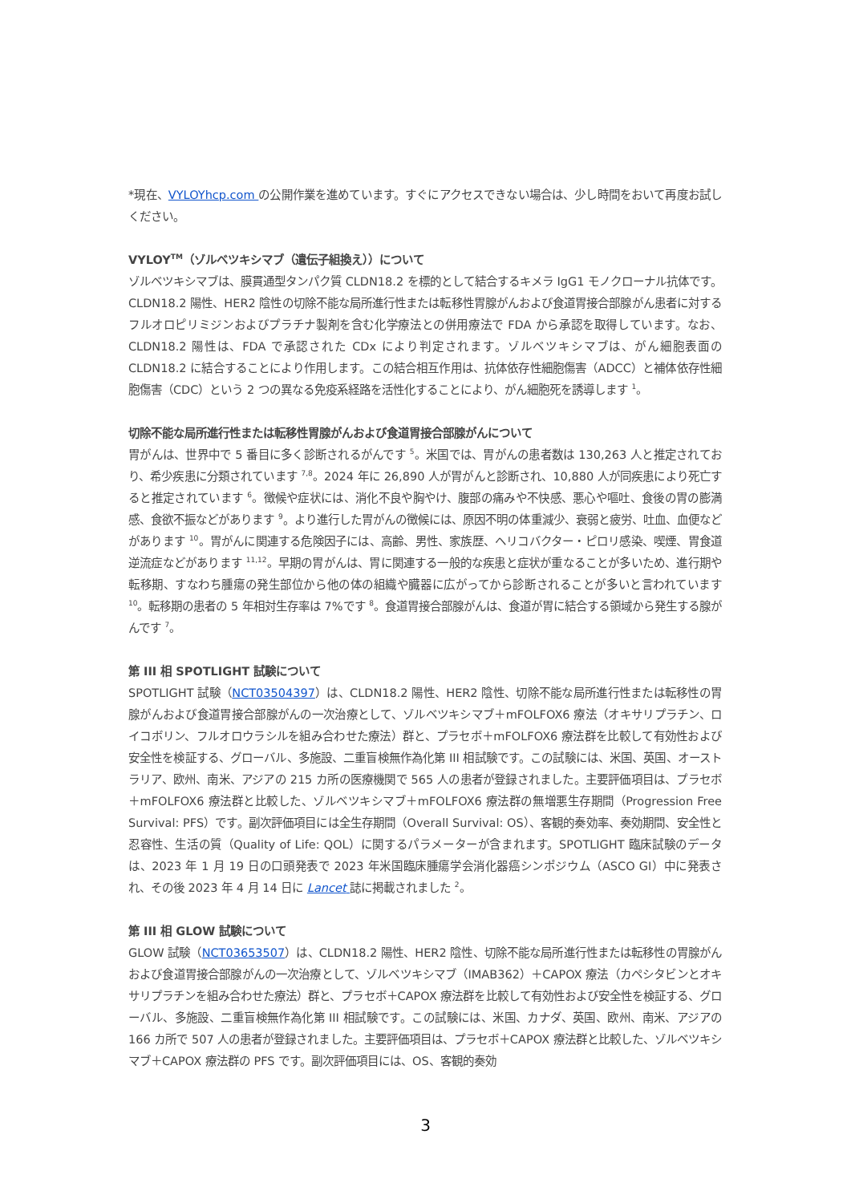*現在、VYLOYhcp.com の公開作業を進めています。すぐにアクセスできない場合は、少し時間をおいて再度お試しください。
VYLOY<sup>TM</sup>（ゾルベツキシマブ（遺伝子組換え））について
ゾルベツキシマブは、膜貫通型タンパク質 CLDN18.2 を標的として結合するキメラ IgG1 モノクローナル抗体です。CLDN18.2 陽性、HER2 陰性の切除不能な局所進行性または転移性胃腺がんおよび食道胃接合部腺がん患者に対するフルオロピリミジンおよびプラチナ製剤を含む化学療法との併用療法で FDA から承認を取得しています。なお、CLDN18.2 陽性は、FDA で承認された CDx により判定されます。ゾルベツキシマブは、がん細胞表面の CLDN18.2 に結合することにより作用します。この結合相互作用は、抗体依存性細胞傷害（ADCC）と補体依存性細胞傷害（CDC）という 2 つの異なる免疫系経路を活性化することにより、がん細胞死を誘導します <sup>1</sup>。
切除不能な局所進行性または転移性胃腺がんおよび食道胃接合部腺がんについて
胃がんは、世界中で 5 番目に多く診断されるがんです <sup>5</sup>。米国では、胃がんの患者数は 130,263 人と推定されており、希少疾患に分類されています <sup>7,8</sup>。2024 年に 26,890 人が胃がんと診断され、10,880 人が同疾患により死亡すると推定されています <sup>6</sup>。徴候や症状には、消化不良や胸やけ、腹部の痛みや不快感、悪心や嘔吐、食後の胃の膨満感、食欲不振などがあります <sup>9</sup>。より進行した胃がんの徴候には、原因不明の体重減少、衰弱と疲労、吐血、血便などがあります <sup>10</sup>。胃がんに関連する危険因子には、高齢、男性、家族歴、ヘリコバクター・ピロリ感染、喫煙、胃食道逆流症などがあります <sup>11,12</sup>。早期の胃がんは、胃に関連する一般的な疾患と症状が重なることが多いため、進行期や転移期、すなわち腫瘍の発生部位から他の体の組織や臓器に広がってから診断されることが多いと言われています <sup>10</sup>。転移期の患者の 5 年相対生存率は 7%です <sup>8</sup>。食道胃接合部腺がんは、食道が胃に結合する領域から発生する腺がんです <sup>7</sup>。
第 III 相 SPOTLIGHT 試験について
SPOTLIGHT 試験（NCT03504397）は、CLDN18.2 陽性、HER2 陰性、切除不能な局所進行性または転移性の胃腺がんおよび食道胃接合部腺がんの一次治療として、ゾルベツキシマブ＋mFOLFOX6 療法（オキサリプラチン、ロイコボリン、フルオロウラシルを組み合わせた療法）群と、プラセボ＋mFOLFOX6 療法群を比較して有効性および安全性を検証する、グローバル、多施設、二重盲検無作為化第 III 相試験です。この試験には、米国、英国、オーストラリア、欧州、南米、アジアの 215 カ所の医療機関で 565 人の患者が登録されました。主要評価項目は、プラセボ＋mFOLFOX6 療法群と比較した、ゾルベツキシマブ＋mFOLFOX6 療法群の無増悪生存期間（Progression Free Survival: PFS）です。副次評価項目には全生存期間（Overall Survival: OS）、客観的奏効率、奏効期間、安全性と忍容性、生活の質（Quality of Life: QOL）に関するパラメーターが含まれます。SPOTLIGHT 臨床試験のデータは、2023 年 1 月 19 日の口頭発表で 2023 年米国臨床腫瘍学会消化器癌シンポジウム（ASCO GI）中に発表され、その後 2023 年 4 月 14 日に Lancet 誌に掲載されました <sup>2</sup>。
第 III 相 GLOW 試験について
GLOW 試験（NCT03653507）は、CLDN18.2 陽性、HER2 陰性、切除不能な局所進行性または転移性の胃腺がんおよび食道胃接合部腺がんの一次治療として、ゾルベツキシマブ（IMAB362）＋CAPOX 療法（カペシタビンとオキサリプラチンを組み合わせた療法）群と、プラセボ＋CAPOX 療法群を比較して有効性および安全性を検証する、グローバル、多施設、二重盲検無作為化第 III 相試験です。この試験には、米国、カナダ、英国、欧州、南米、アジアの 166 カ所で 507 人の患者が登録されました。主要評価項目は、プラセボ＋CAPOX 療法群と比較した、ゾルベツキシマブ＋CAPOX 療法群の PFS です。副次評価項目には、OS、客観的奏効
3